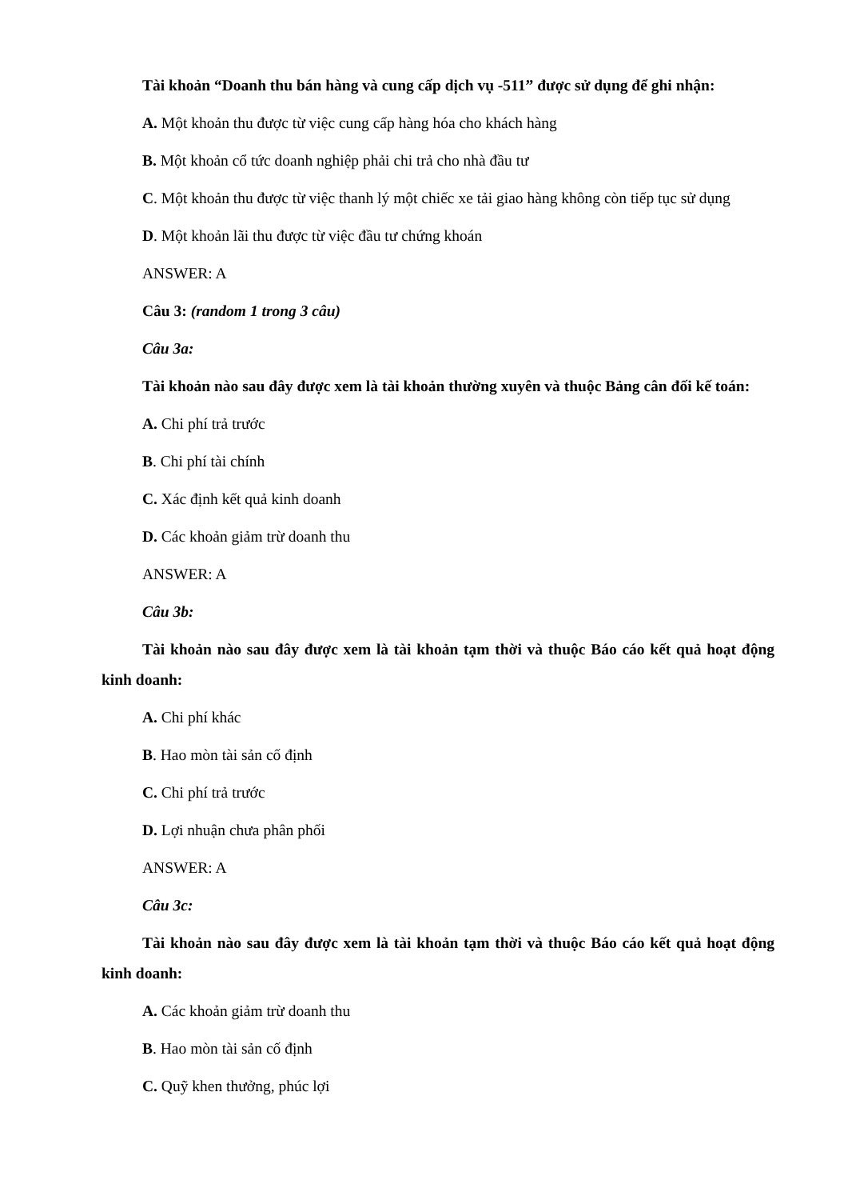Tài khoản “Doanh thu bán hàng và cung cấp dịch vụ -511” được sử dụng để ghi nhận:
A. Một khoản thu được từ việc cung cấp hàng hóa cho khách hàng
B. Một khoản cổ tức doanh nghiệp phải chi trả cho nhà đầu tư
C. Một khoản thu được từ việc thanh lý một chiếc xe tải giao hàng không còn tiếp tục sử dụng
D. Một khoản lãi thu được từ việc đầu tư chứng khoán
ANSWER: A
Câu 3: (random 1 trong 3 câu)
Câu 3a:
Tài khoản nào sau đây được xem là tài khoản thường xuyên và thuộc Bảng cân đối kế toán:
A. Chi phí trả trước
B. Chi phí tài chính
C. Xác định kết quả kinh doanh
D. Các khoản giảm trừ doanh thu
ANSWER: A
Câu 3b:
Tài khoản nào sau đây được xem là tài khoản tạm thời và thuộc Báo cáo kết quả hoạt động kinh doanh:
A. Chi phí khác
B. Hao mòn tài sản cố định
C. Chi phí trả trước
D. Lợi nhuận chưa phân phối
ANSWER: A
Câu 3c:
Tài khoản nào sau đây được xem là tài khoản tạm thời và thuộc Báo cáo kết quả hoạt động kinh doanh:
A. Các khoản giảm trừ doanh thu
B. Hao mòn tài sản cố định
C. Quỹ khen thưởng, phúc lợi